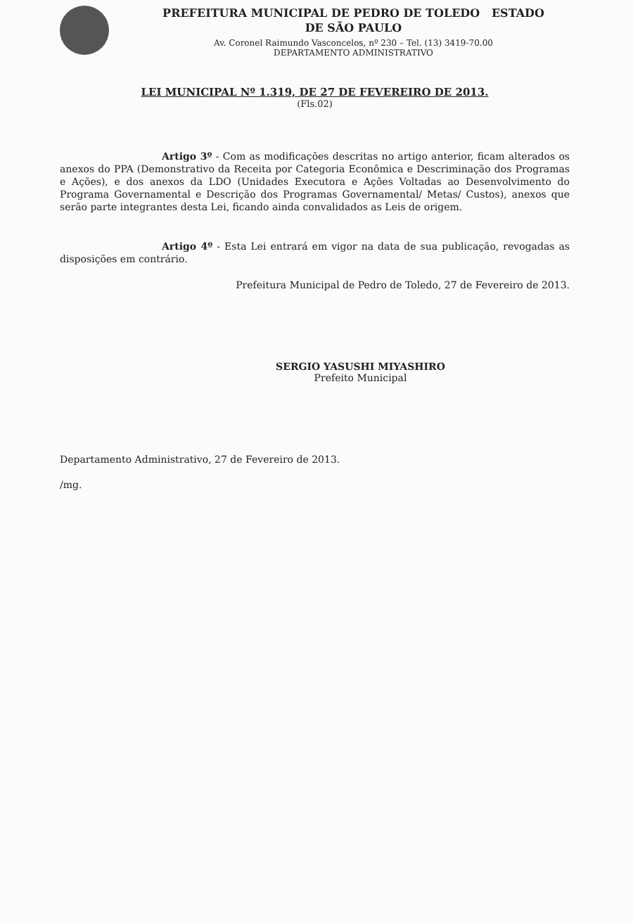PREFEITURA MUNICIPAL DE PEDRO DE TOLEDO ESTADO
DE SÃO PAULO
Av. Coronel Raimundo Vasconcelos, nº 230 – Tel. (13) 3419-70.00
DEPARTAMENTO ADMINISTRATIVO
LEI MUNICIPAL Nº 1.319, DE 27 DE FEVEREIRO DE 2013.
(Fls.02)
Artigo 3º - Com as modificações descritas no artigo anterior, ficam alterados os anexos do PPA (Demonstrativo da Receita por Categoria Econômica e Descriminação dos Programas e Ações), e dos anexos da LDO (Unidades Executora e Ações Voltadas ao Desenvolvimento do Programa Governamental e Descrição dos Programas Governamental/ Metas/ Custos), anexos que serão parte integrantes desta Lei, ficando ainda convalidados as Leis de origem.
Artigo 4º - Esta Lei entrará em vigor na data de sua publicação, revogadas as disposições em contrário.
Prefeitura Municipal de Pedro de Toledo, 27 de Fevereiro de 2013.
SERGIO YASUSHI MIYASHIRO
Prefeito Municipal
Departamento Administrativo, 27 de Fevereiro de 2013.
/mg.